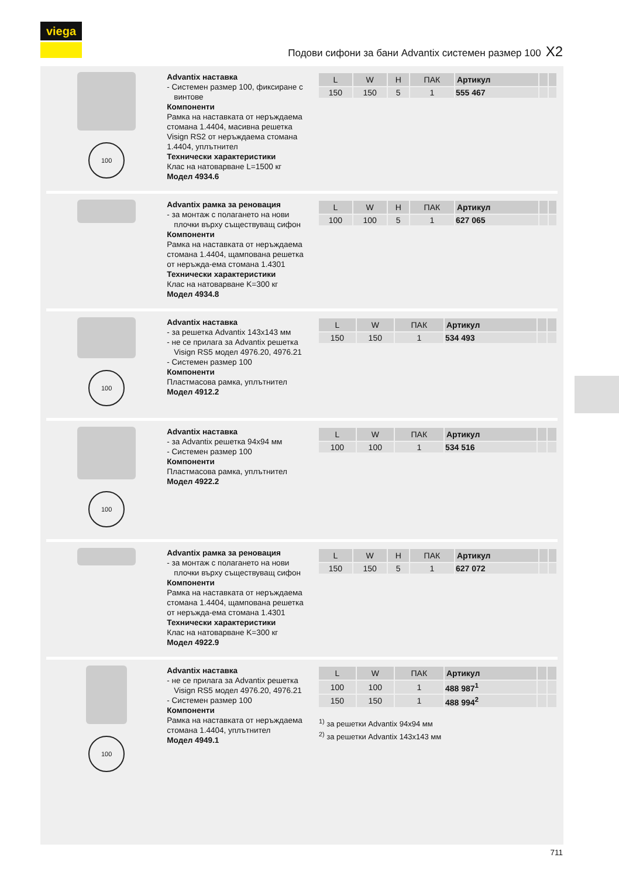viega
Подови сифони за бани Advantix системен размер 100 X2
100
Advantix наставка
- Системен размер 100, фиксиране с винтове
Компоненти
Рамка на наставката от неръждаема стомана 1.4404, масивна решетка Visign RS2 от неръждаема стомана 1.4404, уплътнител
Технически характеристики
Клас на натоварване L=1500 кг
Модел 4934.6
| L | W | H | ПАК | Артикул | | |
| --- | --- | --- | --- | --- | --- | --- |
| 150 | 150 | 5 | 1 | 555 467 | | |
Advantix рамка за реновация
- за монтаж с полагането на нови плочки върху съществуващ сифон
Компоненти
Рамка на наставката от неръждаема стомана 1.4404, щампована решетка от неръжда-ема стомана 1.4301
Технически характеристики
Клас на натоварване K=300 кг
Модел 4934.8
| L | W | H | ПАК | Артикул | | |
| --- | --- | --- | --- | --- | --- | --- |
| 100 | 100 | 5 | 1 | 627 065 | | |
100
Advantix наставка
- за решетка Advantix 143x143 мм
- не се прилага за Advantix решетка Visign RS5 модел 4976.20, 4976.21
- Системен размер 100
Компоненти
Пластмасова рамка, уплътнител
Модел 4912.2
| L | W | ПАК | Артикул | | |
| --- | --- | --- | --- | --- | --- |
| 150 | 150 | 1 | 534 493 | | |
100
Advantix наставка
- за Advantix решетка 94x94 мм
- Системен размер 100
Компоненти
Пластмасова рамка, уплътнител
Модел 4922.2
| L | W | ПАК | Артикул | | |
| --- | --- | --- | --- | --- | --- |
| 100 | 100 | 1 | 534 516 | | |
Advantix рамка за реновация
- за монтаж с полагането на нови плочки върху съществуващ сифон
Компоненти
Рамка на наставката от неръждаема стомана 1.4404, щампована решетка от неръжда-ема стомана 1.4301
Технически характеристики
Клас на натоварване K=300 кг
Модел 4922.9
| L | W | H | ПАК | Артикул | | |
| --- | --- | --- | --- | --- | --- | --- |
| 150 | 150 | 5 | 1 | 627 072 | | |
100
Advantix наставка
- не се прилага за Advantix решетка Visign RS5 модел 4976.20, 4976.21
- Системен размер 100
Компоненти
Рамка на наставката от неръждаема стомана 1.4404, уплътнител
Модел 4949.1
| L | W | ПАК | Артикул | | |
| --- | --- | --- | --- | --- | --- |
| 100 | 100 | 1 | 488 987<sup>1</sup> | | |
| 150 | 150 | 1 | 488 994<sup>2</sup> | | |
<sup>1)</sup> за решетки Advantix 94x94 мм
<sup>2)</sup> за решетки Advantix 143x143 мм
711